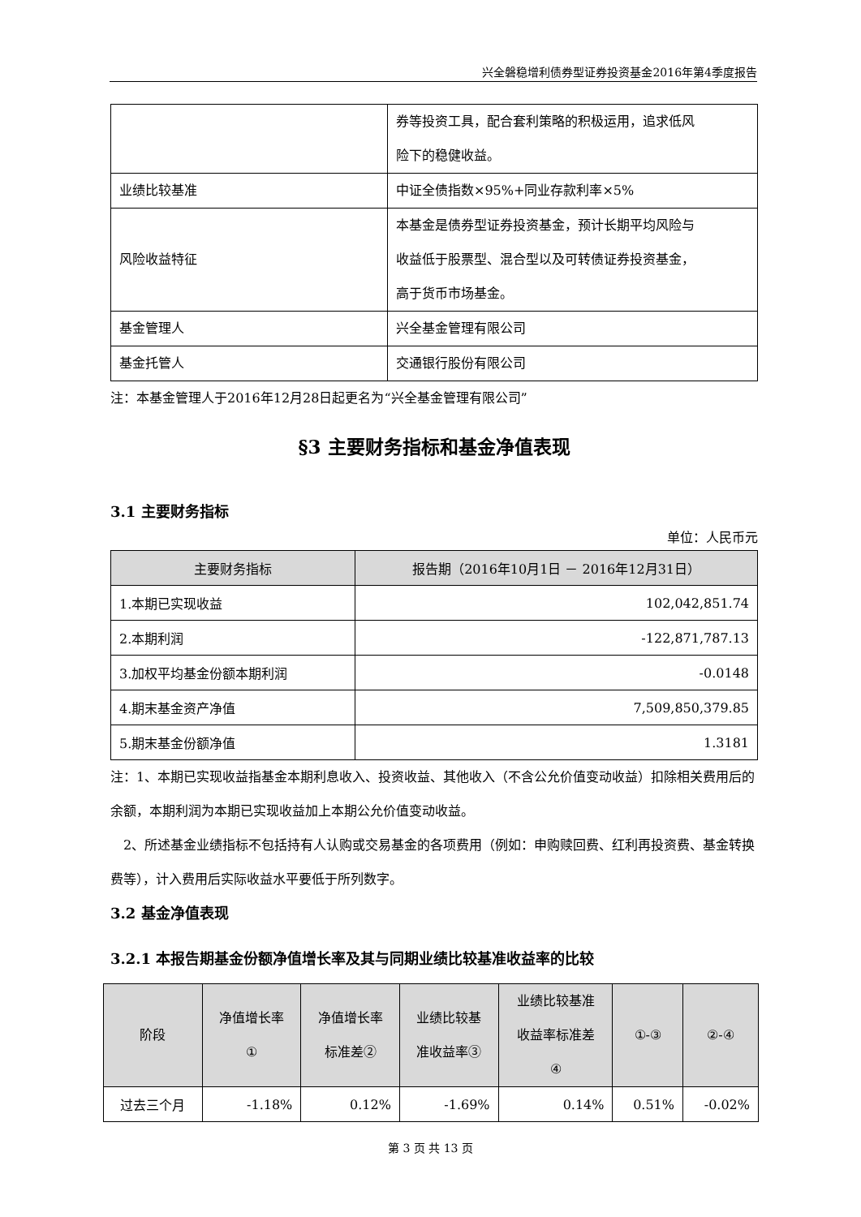兴全磐稳增利债券型证券投资基金2016年第4季度报告
| | 券等投资工具，配合套利策略的积极运用，追求低风 险下的稳健收益。 |
| 业绩比较基准 | 中证全债指数×95%+同业存款利率×5% |
| 风险收益特征 | 本基金是债券型证券投资基金，预计长期平均风险与 收益低于股票型、混合型以及可转债证券投资基金， 高于货币市场基金。 |
| 基金管理人 | 兴全基金管理有限公司 |
| 基金托管人 | 交通银行股份有限公司 |
注：本基金管理人于2016年12月28日起更名为“兴全基金管理有限公司”
§3 主要财务指标和基金净值表现
3.1 主要财务指标
单位：人民币元
| 主要财务指标 | 报告期（2016年10月1日 － 2016年12月31日） |
| --- | --- |
| 1.本期已实现收益 | 102,042,851.74 |
| 2.本期利润 | -122,871,787.13 |
| 3.加权平均基金份额本期利润 | -0.0148 |
| 4.期末基金资产净值 | 7,509,850,379.85 |
| 5.期末基金份额净值 | 1.3181 |
注：1、本期已实现收益指基金本期利息收入、投资收益、其他收入（不含公允价值变动收益）扣除相关费用后的余额，本期利润为本期已实现收益加上本期公允价值变动收益。
　2、所述基金业绩指标不包括持有人认购或交易基金的各项费用（例如：申购赎回费、红利再投资费、基金转换费等），计入费用后实际收益水平要低于所列数字。
3.2 基金净值表现
3.2.1 本报告期基金份额净值增长率及其与同期业绩比较基准收益率的比较
| 阶段 | 净值增长率 ① | 净值增长率 标准差② | 业绩比较基 准收益率③ | 业绩比较基准 收益率标准差 ④ | ①-③ | ②-④ |
| --- | --- | --- | --- | --- | --- | --- |
| 过去三个月 | -1.18% | 0.12% | -1.69% | 0.14% | 0.51% | -0.02% |
第 3 页 共 13 页